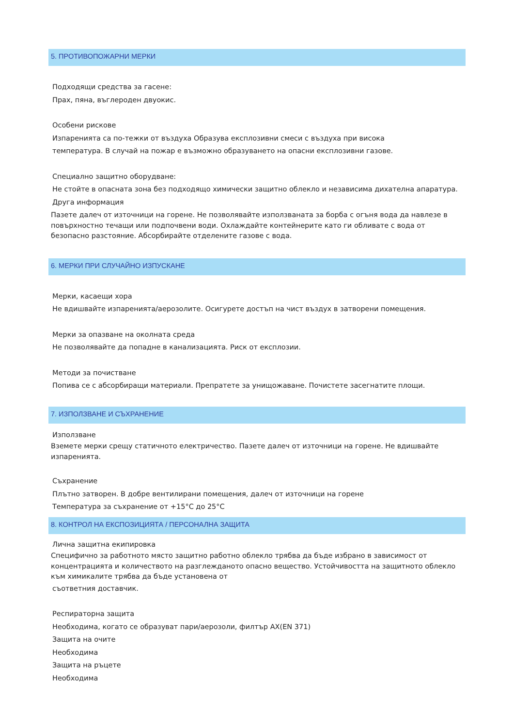5. ПРОТИВОПОЖАРНИ МЕРКИ
Подходящи средства за гасене:
Прах, пяна, въглероден двуокис.
Особени рискове
Изпаренията са по-тежки от въздуха Образува експлозивни смеси с въздуха при висока
температура. В случай на пожар е възможно образуването на опасни експлозивни газове.
Специално защитно оборудване:
Не стойте в опасната зона без подходящо химически защитно облекло и независима дихателна апаратура.
Друга информация
Пазете далеч от източници на горене. Не позволявайте използваната за борба с огъня вода да навлезе в повърхностно течащи или подпочвени води. Охлаждайте контейнерите като ги обливате с вода от безопасно разстояние. Абсорбирайте отделените газове с вода.
6. МЕРКИ ПРИ СЛУЧАЙНО ИЗПУСКАНЕ
Мерки, касаещи хора
Не вдишвайте изпаренията/аерозолите. Осигурете достъп на чист въздух в затворени помещения.
Мерки за опазване на околната среда
Не позволявайте да попадне в канализацията. Риск от експлозии.
Методи за почистване
Попива се с абсорбиращи материали. Препратете за унищожаване. Почистете засегнатите площи.
7. ИЗПОЛЗВАНЕ И СЪХРАНЕНИЕ
Използване
Вземете мерки срещу статичното електричество. Пазете далеч от източници на горене. Не вдишвайте изпаренията.
Съхранение
Плътно затворен. В добре вентилирани помещения, далеч от източници на горене
Температура за съхранение от +15°C до 25°C
8. КОНТРОЛ НА ЕКСПОЗИЦИЯТА / ПЕРСОНАЛНА ЗАЩИТА
Лична защитна екипировка
Специфично за работното място защитно работно облекло трябва да бъде избрано в зависимост от концентрацията и количеството на разглежданото опасно вещество. Устойчивостта на защитното облекло към химикалите трябва да бъде установена от
съответния доставчик.
Респираторна защита
Необходима, когато се образуват пари/аерозоли, филтър AX(EN 371)
Защита на очите
Необходима
Защита на ръцете
Необходима